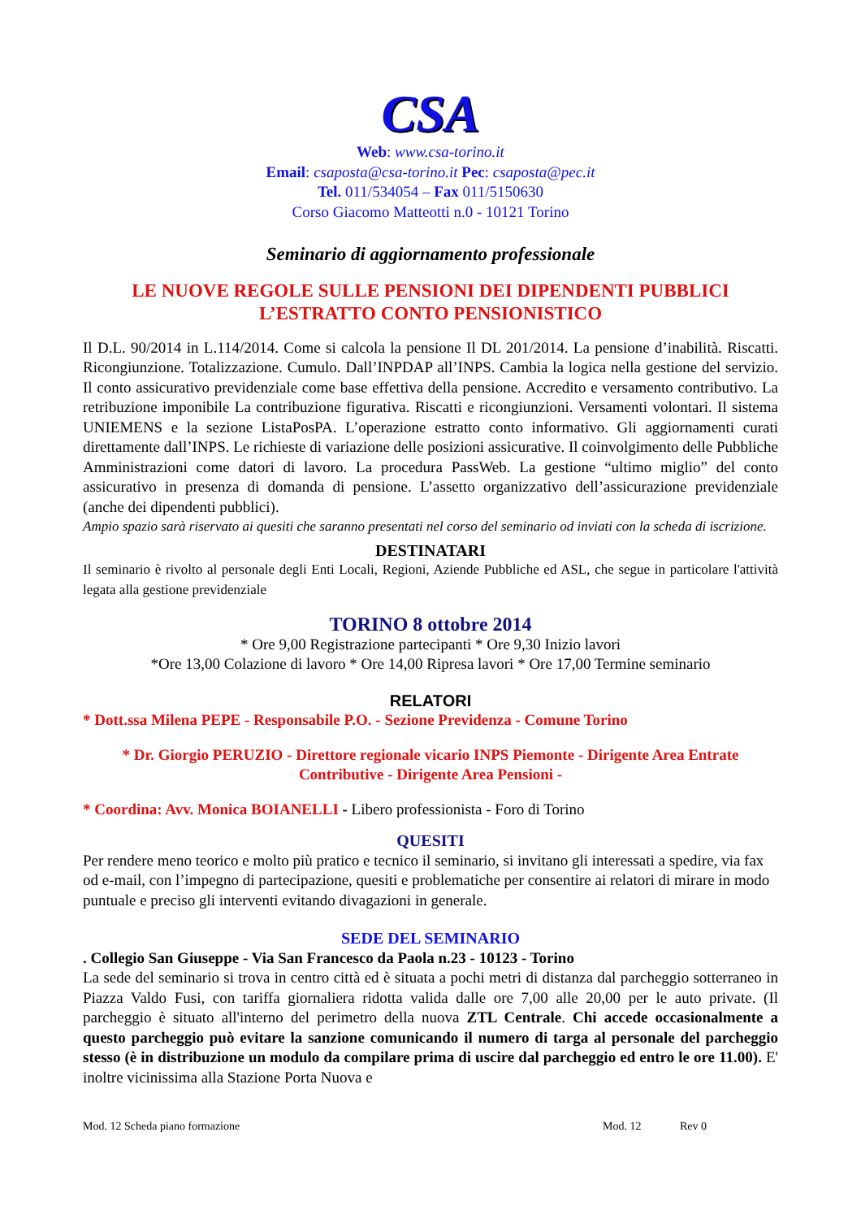CSA
Web: www.csa-torino.it
Email: csaposta@csa-torino.it Pec: csaposta@pec.it
Tel. 011/534054 – Fax 011/5150630
Corso Giacomo Matteotti n.0 - 10121 Torino
Seminario di aggiornamento professionale
LE NUOVE REGOLE SULLE PENSIONI DEI DIPENDENTI PUBBLICI
L’ESTRATTO CONTO PENSIONISTICO
Il D.L. 90/2014 in L.114/2014. Come si calcola la pensione Il DL 201/2014. La pensione d’inabilità. Riscatti. Ricongiunzione. Totalizzazione. Cumulo. Dall’INPDAP all’INPS. Cambia la logica nella gestione del servizio. Il conto assicurativo previdenziale come base effettiva della pensione. Accredito e versamento contributivo. La retribuzione imponibile La contribuzione figurativa. Riscatti e ricongiunzioni. Versamenti volontari. Il sistema UNIEMENS e la sezione ListaPosPA. L’operazione estratto conto informativo. Gli aggiornamenti curati direttamente dall’INPS. Le richieste di variazione delle posizioni assicurative. Il coinvolgimento delle Pubbliche Amministrazioni come datori di lavoro. La procedura PassWeb. La gestione “ultimo miglio” del conto assicurativo in presenza di domanda di pensione. L’assetto organizzativo dell’assicurazione previdenziale (anche dei dipendenti pubblici).
Ampio spazio sarà riservato ai quesiti che saranno presentati nel corso del seminario od inviati con la scheda di iscrizione.
DESTINATARI
Il seminario è rivolto al personale degli Enti Locali, Regioni, Aziende Pubbliche ed ASL, che segue in particolare l'attività legata alla gestione previdenziale
TORINO 8 ottobre 2014
* Ore 9,00 Registrazione partecipanti * Ore 9,30 Inizio lavori
*Ore 13,00 Colazione di lavoro * Ore 14,00 Ripresa lavori * Ore 17,00 Termine seminario
RELATORI
* Dott.ssa Milena PEPE - Responsabile P.O. - Sezione Previdenza - Comune Torino
* Dr. Giorgio PERUZIO - Direttore regionale vicario INPS Piemonte - Dirigente Area Entrate Contributive - Dirigente Area Pensioni -
* Coordina: Avv. Monica BOIANELLI - Libero professionista - Foro di Torino
QUESITI
Per rendere meno teorico e molto più pratico e tecnico il seminario, si invitano gli interessati a spedire, via fax od e-mail, con l’impegno di partecipazione, quesiti e problematiche per consentire ai relatori di mirare in modo puntuale e preciso gli interventi evitando divagazioni in generale.
SEDE DEL SEMINARIO
. Collegio San Giuseppe - Via San Francesco da Paola n.23 - 10123 - Torino
La sede del seminario si trova in centro città ed è situata a pochi metri di distanza dal parcheggio sotterraneo in Piazza Valdo Fusi, con tariffa giornaliera ridotta valida dalle ore 7,00 alle 20,00 per le auto private. (Il parcheggio è situato all'interno del perimetro della nuova ZTL Centrale. Chi accede occasionalmente a questo parcheggio può evitare la sanzione comunicando il numero di targa al personale del parcheggio stesso (è in distribuzione un modulo da compilare prima di uscire dal parcheggio ed entro le ore 11.00). E' inoltre vicinissima alla Stazione Porta Nuova e
Mod. 12 Scheda piano formazione Mod. 12 Rev 0